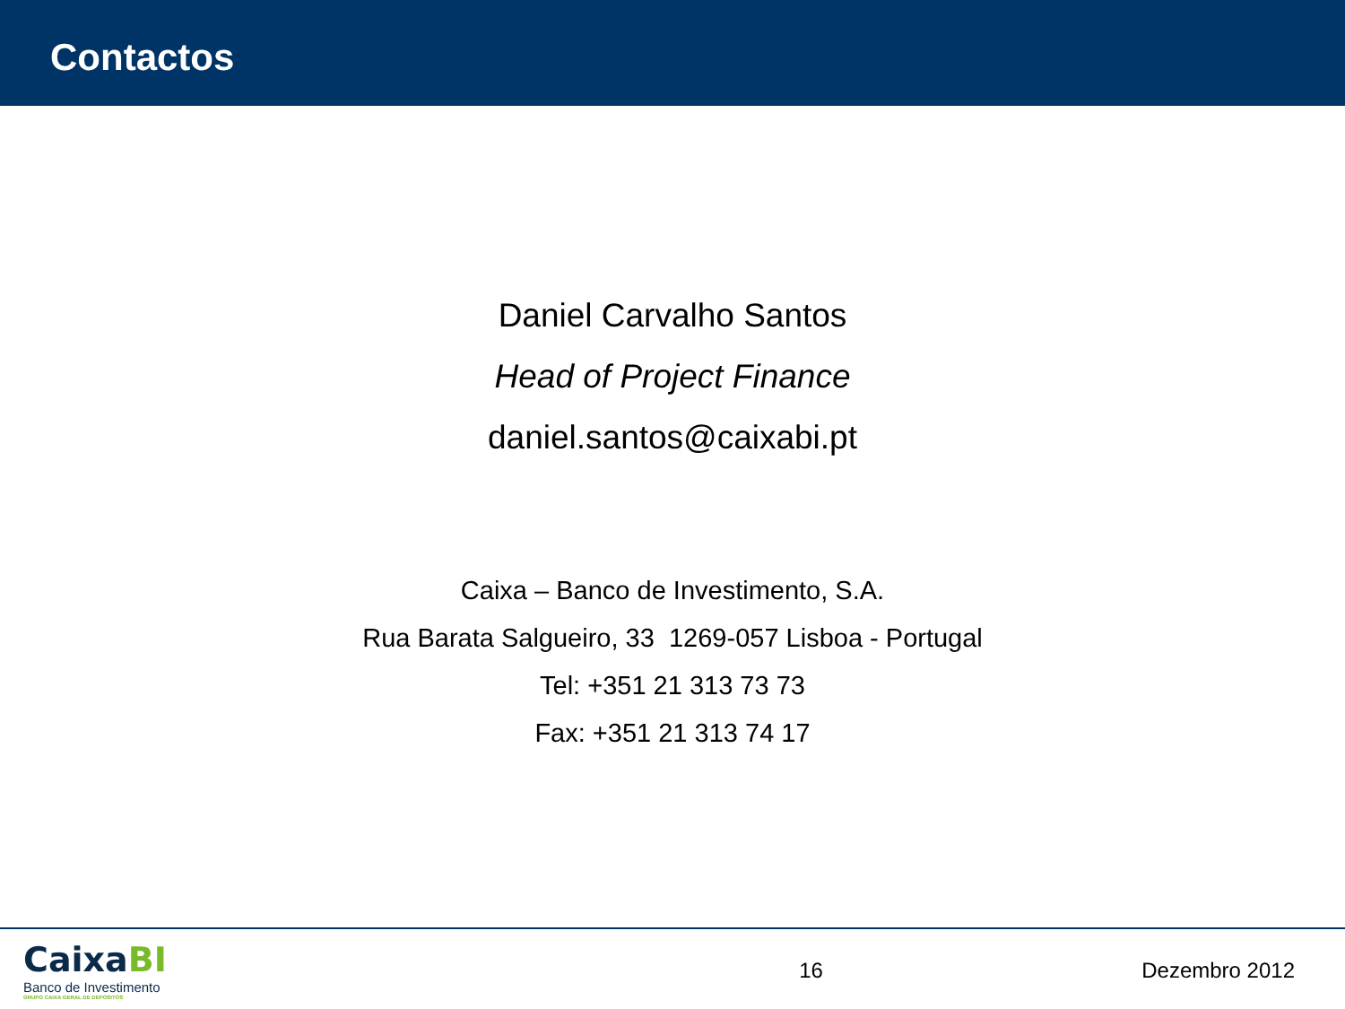Contactos
Daniel Carvalho Santos
Head of Project Finance
daniel.santos@caixabi.pt
Caixa – Banco de Investimento, S.A.
Rua Barata Salgueiro, 33 1269-057 Lisboa - Portugal
Tel: +351 21 313 73 73
Fax: +351 21 313 74 17
CaixaBI
Banco de Investimento
GRUPO CAIXA GERAL DE DEPOSITOS
16 Dezembro 2012